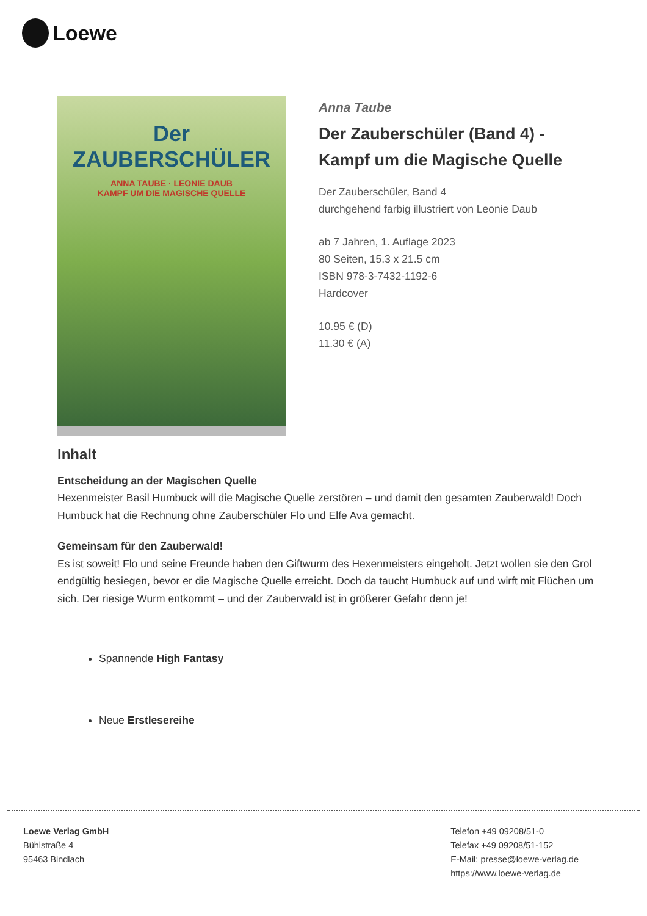Loewe
Der
ZAUBERSCHÜLER
ANNA TAUBE · LEONIE DAUB
KAMPF UM DIE MAGISCHE QUELLE
Anna Taube
Der Zauberschüler (Band 4) - Kampf um die Magische Quelle
Der Zauberschüler, Band 4
durchgehend farbig illustriert von Leonie Daub
ab 7 Jahren, 1. Auflage 2023
80 Seiten, 15.3 x 21.5 cm
ISBN 978-3-7432-1192-6
Hardcover
10.95 € (D)
11.30 € (A)
Inhalt
Entscheidung an der Magischen Quelle
Hexenmeister Basil Humbuck will die Magische Quelle zerstören – und damit den gesamten Zauberwald! Doch Humbuck hat die Rechnung ohne Zauberschüler Flo und Elfe Ava gemacht.
Gemeinsam für den Zauberwald!
Es ist soweit! Flo und seine Freunde haben den Giftwurm des Hexenmeisters eingeholt. Jetzt wollen sie den Grol endgültig besiegen, bevor er die Magische Quelle erreicht. Doch da taucht Humbuck auf und wirft mit Flüchen um sich. Der riesige Wurm entkommt – und der Zauberwald ist in größerer Gefahr denn je!
Spannende High Fantasy
Neue Erstlesereihe
Loewe Verlag GmbH
Bühlstraße 4
95463 Bindlach
Telefon +49 09208/51-0
Telefax +49 09208/51-152
E-Mail: presse@loewe-verlag.de
https://www.loewe-verlag.de